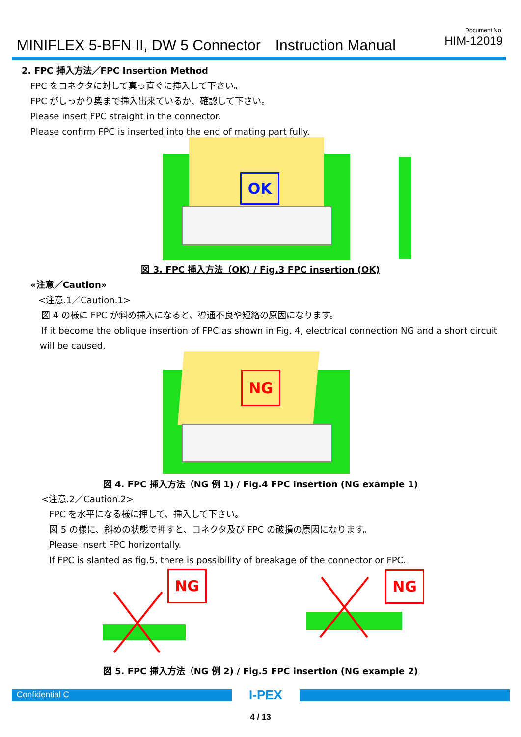MINIFLEX 5-BFN II, DW 5 Connector　Instruction Manual
Document No.
HIM-12019
2. FPC 挿入方法／FPC Insertion Method
FPC をコネクタに対して真っ直ぐに挿入して下さい。
FPC がしっかり奥まで挿入出来ているか、確認して下さい。
Please insert FPC straight in the connector.
Please confirm FPC is inserted into the end of mating part fully.
OK
図 3. FPC 挿入方法（OK) / Fig.3 FPC insertion (OK)
«注意／Caution»
<注意.1／Caution.1>
図 4 の様に FPC が斜め挿入になると、導通不良や短絡の原因になります。
If it become the oblique insertion of FPC as shown in Fig. 4, electrical connection NG and a short circuit
will be caused.
NG
図 4. FPC 挿入方法（NG 例 1) / Fig.4 FPC insertion (NG example 1)
<注意.2／Caution.2>
FPC を水平になる様に押して、挿入して下さい。
図 5 の様に、斜めの状態で押すと、コネクタ及び FPC の破損の原因になります。
Please insert FPC horizontally.
If FPC is slanted as fig.5, there is possibility of breakage of the connector or FPC.
NG NG
図 5. FPC 挿入方法（NG 例 2) / Fig.5 FPC insertion (NG example 2)
Confidential C I-PEX
4 / 13